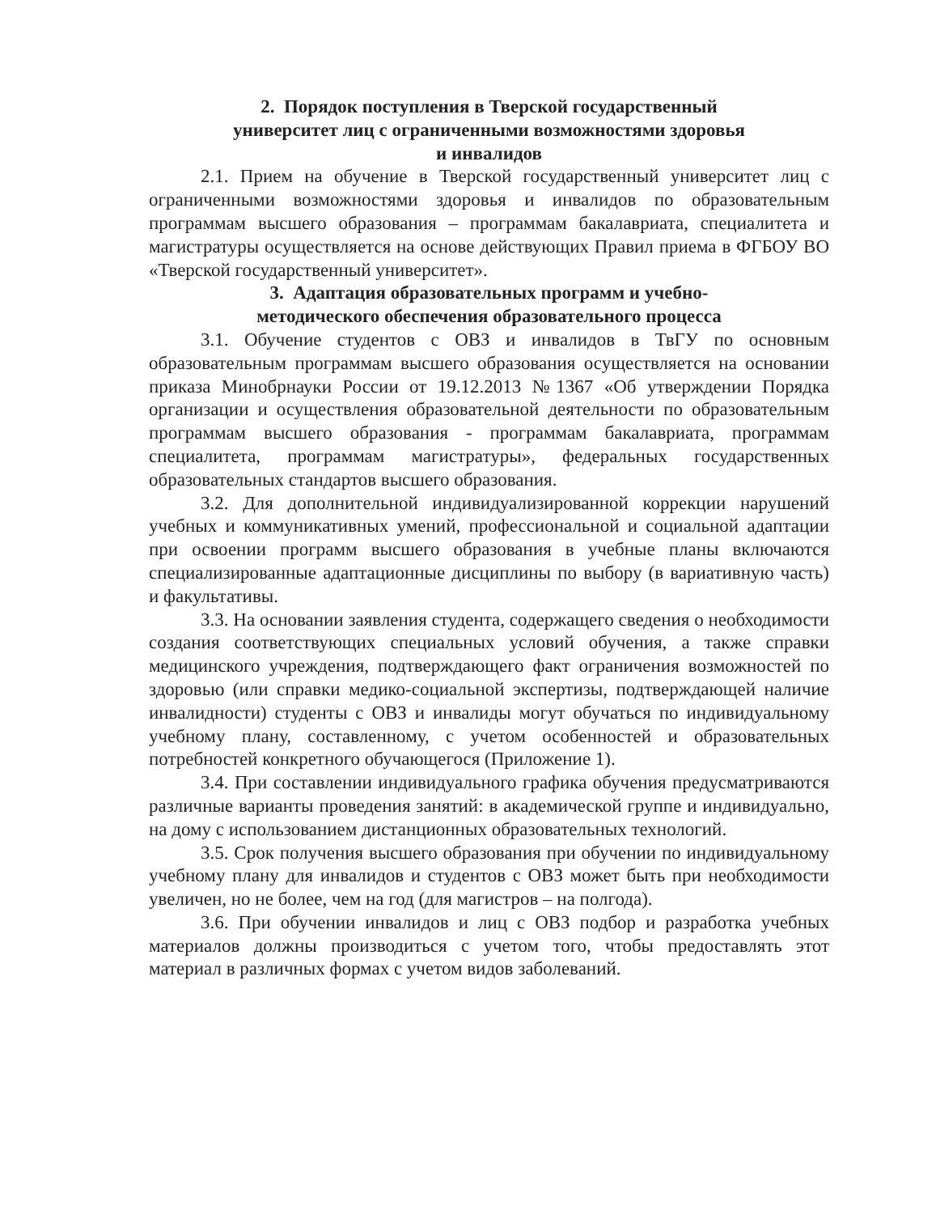2. Порядок поступления в Тверской государственный
университет лиц с ограниченными возможностями здоровья
и инвалидов
2.1. Прием на обучение в Тверской государственный университет лиц с ограниченными возможностями здоровья и инвалидов по образовательным программам высшего образования – программам бакалавриата, специалитета и магистратуры осуществляется на основе действующих Правил приема в ФГБОУ ВО «Тверской государственный университет».
3. Адаптация образовательных программ и учебно-
методического обеспечения образовательного процесса
3.1. Обучение студентов с ОВЗ и инвалидов в ТвГУ по основным образовательным программам высшего образования осуществляется на основании приказа Минобрнауки России от 19.12.2013 №1367 «Об утверждении Порядка организации и осуществления образовательной деятельности по образовательным программам высшего образования - программам бакалавриата, программам специалитета, программам магистратуры», федеральных государственных образовательных стандартов высшего образования.
3.2. Для дополнительной индивидуализированной коррекции нарушений учебных и коммуникативных умений, профессиональной и социальной адаптации при освоении программ высшего образования в учебные планы включаются специализированные адаптационные дисциплины по выбору (в вариативную часть) и факультативы.
3.3. На основании заявления студента, содержащего сведения о необходимости создания соответствующих специальных условий обучения, а также справки медицинского учреждения, подтверждающего факт ограничения возможностей по здоровью (или справки медико-социальной экспертизы, подтверждающей наличие инвалидности) студенты с ОВЗ и инвалиды могут обучаться по индивидуальному учебному плану, составленному, с учетом особенностей и образовательных потребностей конкретного обучающегося (Приложение 1).
3.4. При составлении индивидуального графика обучения предусматриваются различные варианты проведения занятий: в академической группе и индивидуально, на дому с использованием дистанционных образовательных технологий.
3.5. Срок получения высшего образования при обучении по индивидуальному учебному плану для инвалидов и студентов с ОВЗ может быть при необходимости увеличен, но не более, чем на год (для магистров – на полгода).
3.6. При обучении инвалидов и лиц с ОВЗ подбор и разработка учебных материалов должны производиться с учетом того, чтобы предоставлять этот материал в различных формах с учетом видов заболеваний.